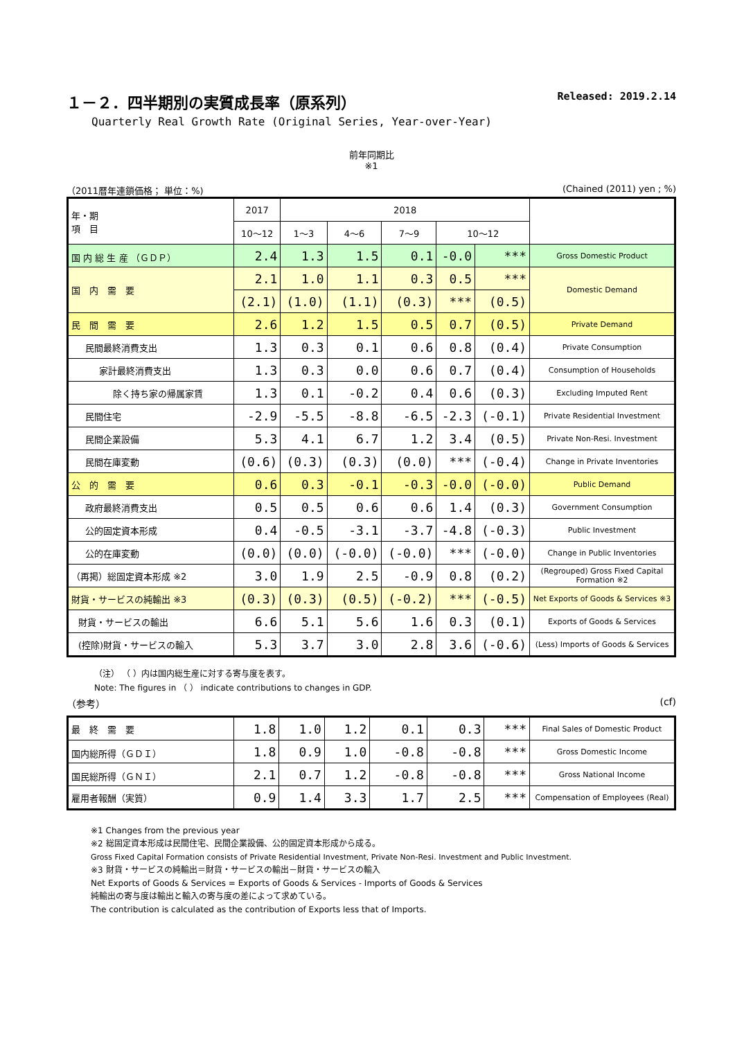１－２．四半期別の実質成長率（原系列） Released: 2019.2.14
Quarterly Real Growth Rate (Original Series, Year-over-Year)
前年同期比
※1
（2011暦年連鎖価格； 単位：%) (Chained (2011) yen ; %)
| 年・期 項 目 | 2017 | 2018 | | | | | |
| --- | --- | --- | --- | --- | --- | --- | --- |
| | 10～12 | 1～3 | 4～6 | 7～9 | 10～12 | | |
| 国 内 総 生 産 （ＧＤＰ） | 2.4 | 1.3 | 1.5 | 0.1 | -0.0 | *** | Gross Domestic Product |
| 国 内 需 要 | 2.1 | 1.0 | 1.1 | 0.3 | 0.5 | *** | Domestic Demand |
| | (2.1) | (1.0) | (1.1) | (0.3) | *** | (0.5) | |
| 民 間 需 要 | 2.6 | 1.2 | 1.5 | 0.5 | 0.7 | (0.5) | Private Demand |
| 民間最終消費支出 | 1.3 | 0.3 | 0.1 | 0.6 | 0.8 | (0.4) | Private Consumption |
| 家計最終消費支出 | 1.3 | 0.3 | 0.0 | 0.6 | 0.7 | (0.4) | Consumption of Households |
| 除く持ち家の帰属家賃 | 1.3 | 0.1 | -0.2 | 0.4 | 0.6 | (0.3) | Excluding Imputed Rent |
| 民間住宅 | -2.9 | -5.5 | -8.8 | -6.5 | -2.3 | (-0.1) | Private Residential Investment |
| 民間企業設備 | 5.3 | 4.1 | 6.7 | 1.2 | 3.4 | (0.5) | Private Non-Resi. Investment |
| 民間在庫変動 | (0.6) | (0.3) | (0.3) | (0.0) | *** | (-0.4) | Change in Private Inventories |
| 公 的 需 要 | 0.6 | 0.3 | -0.1 | -0.3 | -0.0 | (-0.0) | Public Demand |
| 政府最終消費支出 | 0.5 | 0.5 | 0.6 | 0.6 | 1.4 | (0.3) | Government Consumption |
| 公的固定資本形成 | 0.4 | -0.5 | -3.1 | -3.7 | -4.8 | (-0.3) | Public Investment |
| 公的在庫変動 | (0.0) | (0.0) | (-0.0) | (-0.0) | *** | (-0.0) | Change in Public Inventories |
| （再掲）総固定資本形成 ※2 | 3.0 | 1.9 | 2.5 | -0.9 | 0.8 | (0.2) | (Regrouped) Gross Fixed Capital Formation ※2 |
| 財貨・サービスの純輸出 ※3 | (0.3) | (0.3) | (0.5) | (-0.2) | *** | (-0.5) | Net Exports of Goods & Services ※3 |
| 財貨・サービスの輸出 | 6.6 | 5.1 | 5.6 | 1.6 | 0.3 | (0.1) | Exports of Goods & Services |
| (控除)財貨・サービスの輸入 | 5.3 | 3.7 | 3.0 | 2.8 | 3.6 | (-0.6) | (Less) Imports of Goods & Services |
（注） （ ）内は国内総生産に対する寄与度を表す。
Note: The figures in （ ） indicate contributions to changes in GDP.
（参考） (cf)
| 最 終 需 要 | 1.8 | 1.0 | 1.2 | 0.1 | 0.3 | *** | Final Sales of Domestic Product |
| 国内総所得（ＧＤＩ） | 1.8 | 0.9 | 1.0 | -0.8 | -0.8 | *** | Gross Domestic Income |
| 国民総所得（ＧＮＩ） | 2.1 | 0.7 | 1.2 | -0.8 | -0.8 | *** | Gross National Income |
| 雇用者報酬（実質） | 0.9 | 1.4 | 3.3 | 1.7 | 2.5 | *** | Compensation of Employees (Real) |
※1 Changes from the previous year
※2 総固定資本形成は民間住宅、民間企業設備、公的固定資本形成から成る。
Gross Fixed Capital Formation consists of Private Residential Investment, Private Non-Resi. Investment and Public Investment.
※3 財貨・サービスの純輸出＝財貨・サービスの輸出－財貨・サービスの輸入
Net Exports of Goods & Services = Exports of Goods & Services - Imports of Goods & Services
純輸出の寄与度は輸出と輸入の寄与度の差によって求めている。
The contribution is calculated as the contribution of Exports less that of Imports.